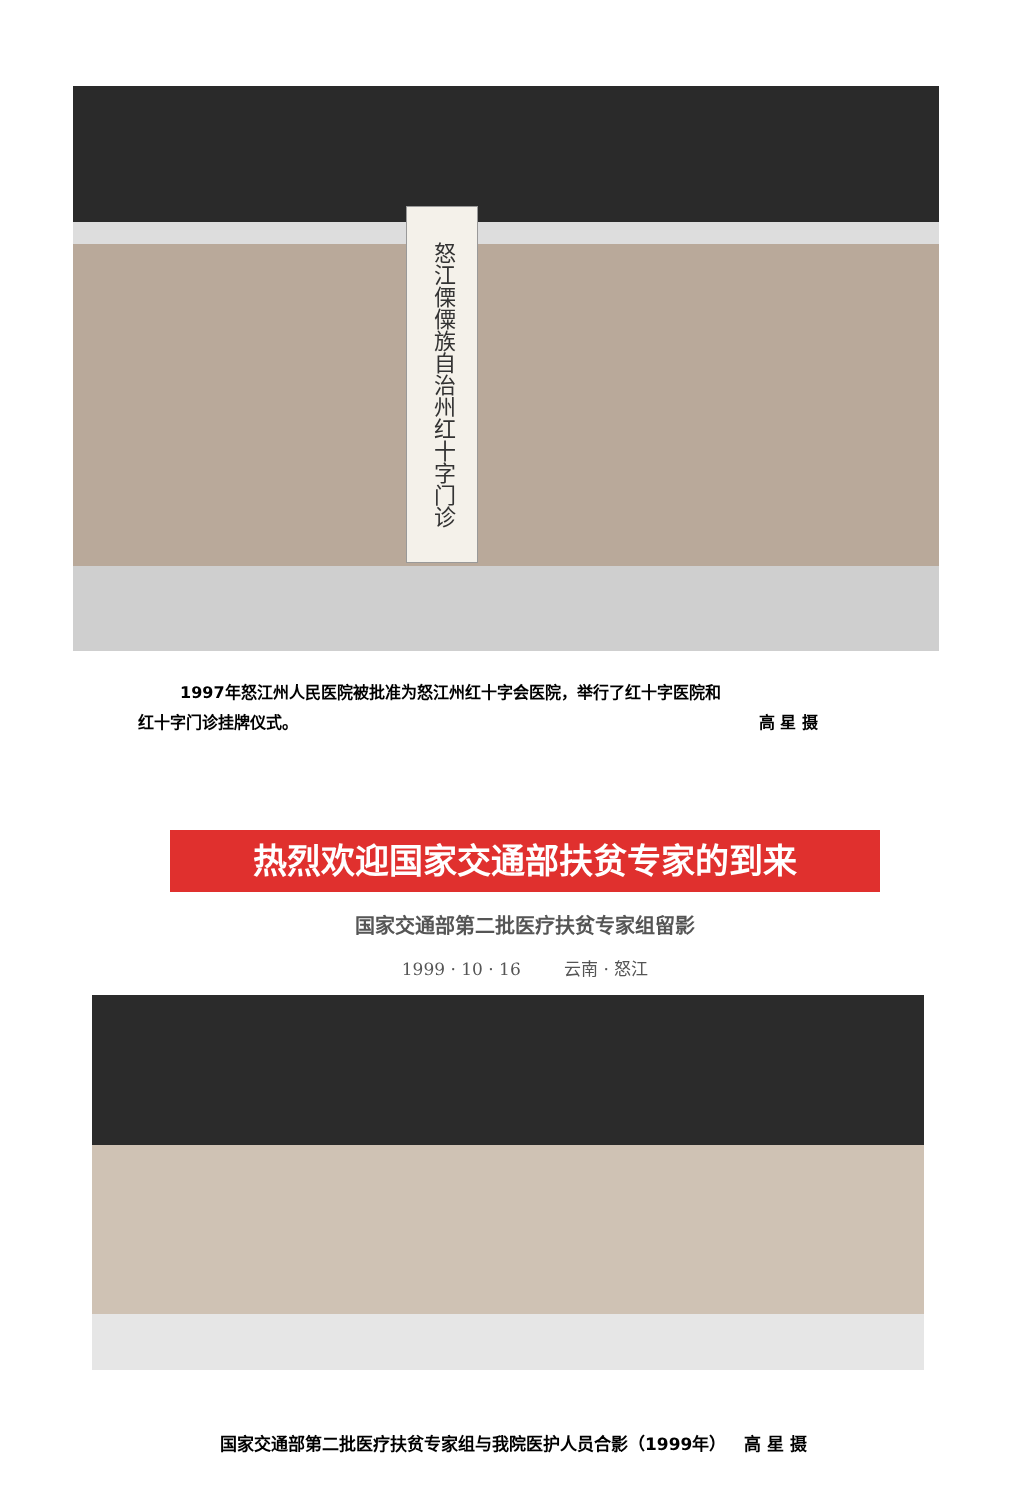怒江傈僳族自治州红十字门诊
1997年怒江州人民医院被批准为怒江州红十字会医院，举行了红十字医院和
红十字门诊挂牌仪式。 高 星 摄
热烈欢迎国家交通部扶贫专家的到来
国家交通部第二批医疗扶贫专家组留影
1999 · 10 · 16 云南 · 怒江
国家交通部第二批医疗扶贫专家组与我院医护人员合影（1999年） 高 星 摄